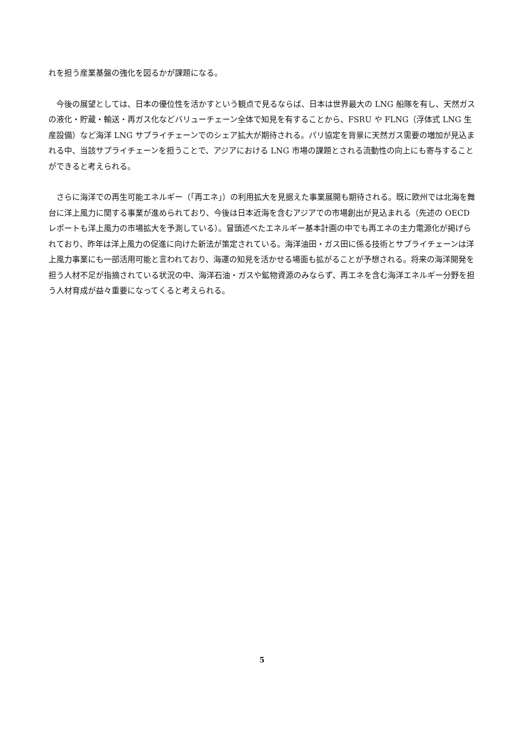れを担う産業基盤の強化を図るかが課題になる。
　今後の展望としては、日本の優位性を活かすという観点で見るならば、日本は世界最大の LNG 船隊を有し、天然ガスの液化・貯蔵・輸送・再ガス化などバリューチェーン全体で知見を有することから、FSRU や FLNG（浮体式 LNG 生産設備）など海洋 LNG サプライチェーンでのシェア拡大が期待される。パリ協定を背景に天然ガス需要の増加が見込まれる中、当該サプライチェーンを担うことで、アジアにおける LNG 市場の課題とされる流動性の向上にも寄与することができると考えられる。
　さらに海洋での再生可能エネルギー（「再エネ」）の利用拡大を見据えた事業展開も期待される。既に欧州では北海を舞台に洋上風力に関する事業が進められており、今後は日本近海を含むアジアでの市場創出が見込まれる（先述の OECD レポートも洋上風力の市場拡大を予測している）。冒頭述べたエネルギー基本計画の中でも再エネの主力電源化が掲げられており、昨年は洋上風力の促進に向けた新法が策定されている。海洋油田・ガス田に係る技術とサプライチェーンは洋上風力事業にも一部活用可能と言われており、海運の知見を活かせる場面も拡がることが予想される。将来の海洋開発を担う人材不足が指摘されている状況の中、海洋石油・ガスや鉱物資源のみならず、再エネを含む海洋エネルギー分野を担う人材育成が益々重要になってくると考えられる。
5